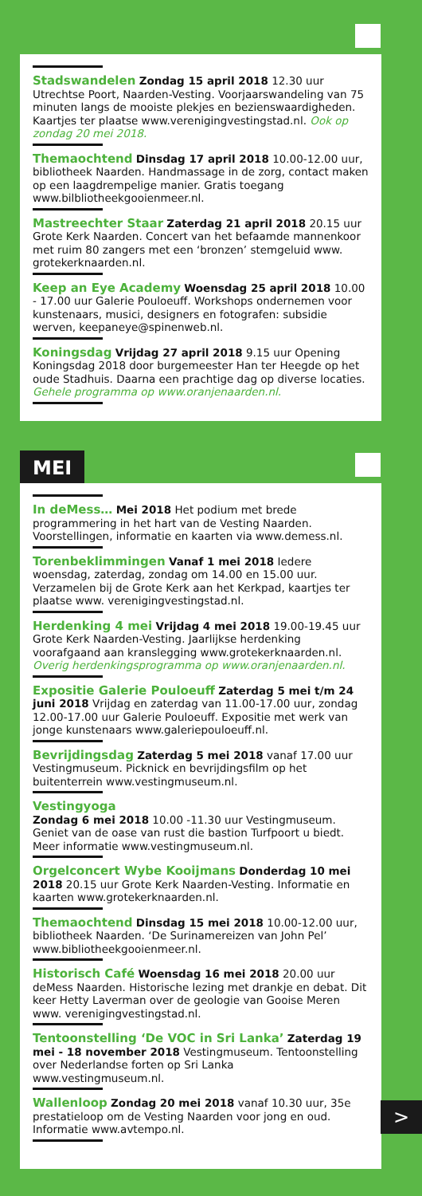Stadswandelen Zondag 15 april 2018 12.30 uur Utrechtse Poort, Naarden-Vesting. Voorjaarswandeling van 75 minuten langs de mooiste plekjes en bezienswaardigheden. Kaartjes ter plaatse www.verenigingvestingstad.nl. Ook op zondag 20 mei 2018.
Themaochtend Dinsdag 17 april 2018 10.00-12.00 uur, bibliotheek Naarden. Handmassage in de zorg, contact maken op een laagdrempelige manier. Gratis toegang www.bilbliotheekgooienmeer.nl.
Mastreechter Staar Zaterdag 21 april 2018 20.15 uur Grote Kerk Naarden. Concert van het befaamde mannenkoor met ruim 80 zangers met een ‘bronzen’ stemgeluid www. grotekerknaarden.nl.
Keep an Eye Academy Woensdag 25 april 2018 10.00 - 17.00 uur Galerie Pouloeuff. Workshops ondernemen voor kunstenaars, musici, designers en fotografen: subsidie werven, keepaneye@spinenweb.nl.
Koningsdag Vrijdag 27 april 2018 9.15 uur Opening Koningsdag 2018 door burgemeester Han ter Heegde op het oude Stadhuis. Daarna een prachtige dag op diverse locaties. Gehele programma op www.oranjenaarden.nl.
MEI
In deMess… Mei 2018 Het podium met brede programmering in het hart van de Vesting Naarden. Voorstellingen, informatie en kaarten via www.demess.nl.
Torenbeklimmingen Vanaf 1 mei 2018 Iedere woensdag, zaterdag, zondag om 14.00 en 15.00 uur. Verzamelen bij de Grote Kerk aan het Kerkpad, kaartjes ter plaatse www. verenigingvestingstad.nl.
Herdenking 4 mei Vrijdag 4 mei 2018 19.00-19.45 uur Grote Kerk Naarden-Vesting. Jaarlijkse herdenking voorafgaand aan kranslegging www.grotekerknaarden.nl. Overig herdenkingsprogramma op www.oranjenaarden.nl.
Expositie Galerie Pouloeuff Zaterdag 5 mei t/m 24 juni 2018 Vrijdag en zaterdag van 11.00-17.00 uur, zondag 12.00-17.00 uur Galerie Pouloeuff. Expositie met werk van jonge kunstenaars www.galeriepouloeuff.nl.
Bevrijdingsdag Zaterdag 5 mei 2018 vanaf 17.00 uur Vestingmuseum. Picknick en bevrijdingsfilm op het buitenterrein www.vestingmuseum.nl.
Vestingyoga
Zondag 6 mei 2018 10.00 -11.30 uur Vestingmuseum. Geniet van de oase van rust die bastion Turfpoort u biedt. Meer informatie www.vestingmuseum.nl.
Orgelconcert Wybe Kooijmans Donderdag 10 mei 2018 20.15 uur Grote Kerk Naarden-Vesting. Informatie en kaarten www.grotekerknaarden.nl.
Themaochtend Dinsdag 15 mei 2018 10.00-12.00 uur, bibliotheek Naarden. ‘De Surinamereizen van John Pel’ www.bibliotheekgooienmeer.nl.
Historisch Café Woensdag 16 mei 2018 20.00 uur deMess Naarden. Historische lezing met drankje en debat. Dit keer Hetty Laverman over de geologie van Gooise Meren www. verenigingvestingstad.nl.
Tentoonstelling ‘De VOC in Sri Lanka’ Zaterdag 19 mei - 18 november 2018 Vestingmuseum. Tentoonstelling over Nederlandse forten op Sri Lanka www.vestingmuseum.nl.
Wallenloop Zondag 20 mei 2018 vanaf 10.30 uur, 35e prestatieloop om de Vesting Naarden voor jong en oud. Informatie www.avtempo.nl.
>